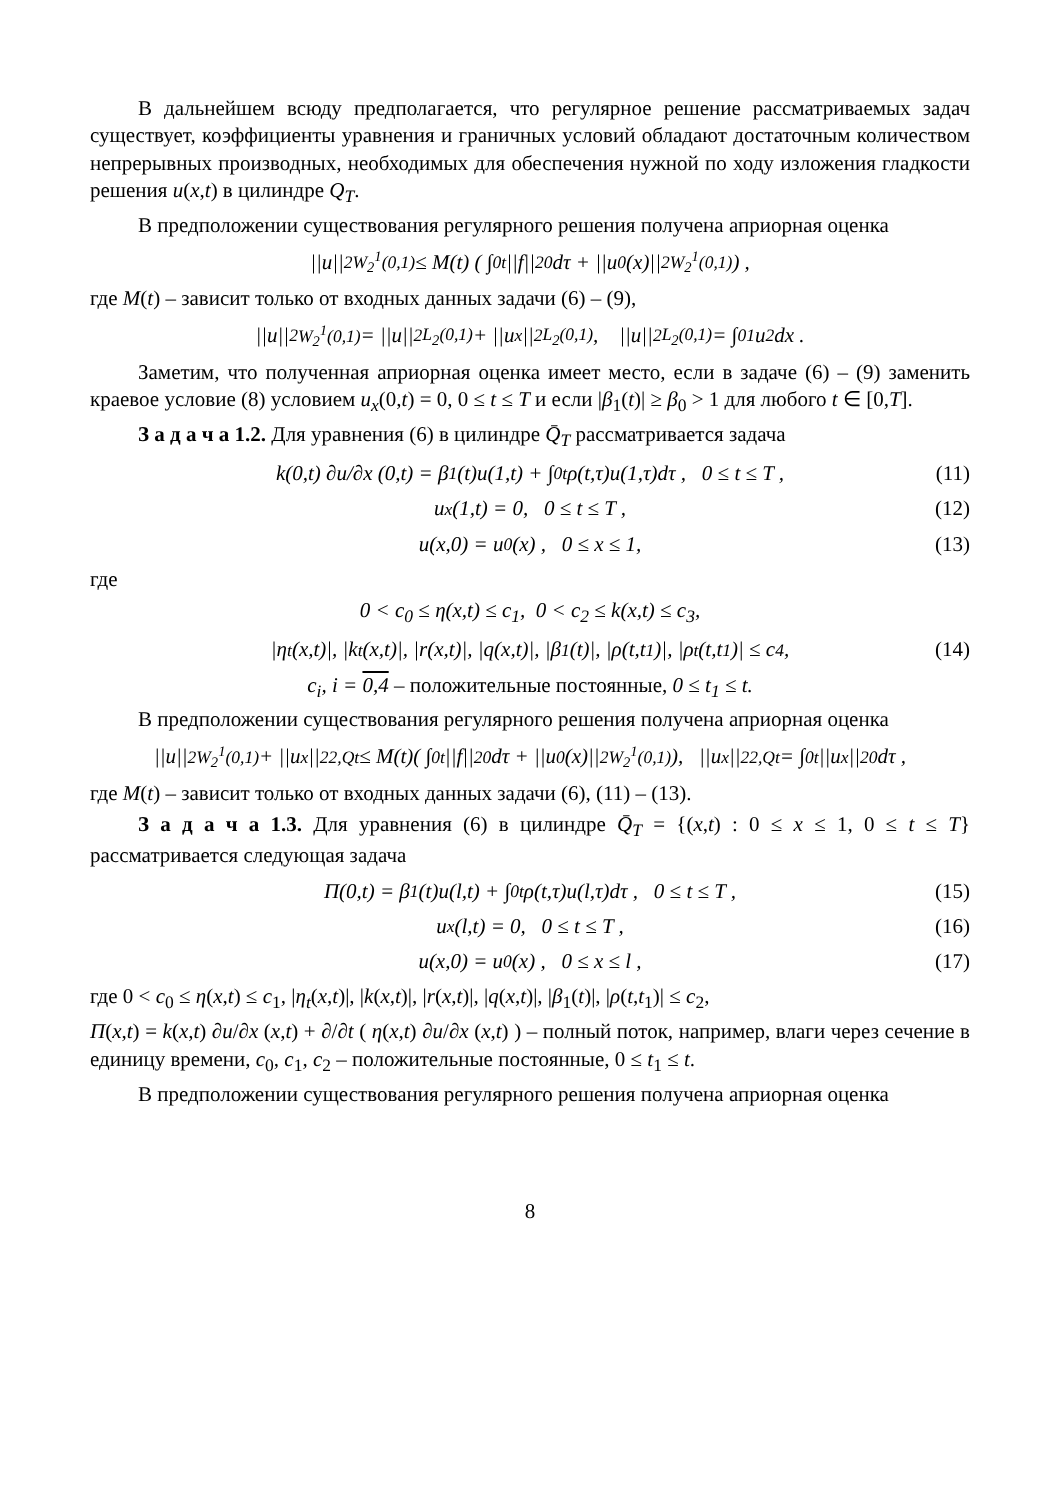В дальнейшем всюду предполагается, что регулярное решение рассматриваемых задач существует, коэффициенты уравнения и граничных условий обладают достаточным количеством непрерывных производных, необходимых для обеспечения нужной по ходу изложения гладкости решения u(x,t) в цилиндре Q<sub>T</sub>.
В предположении существования регулярного решения получена априорная оценка
||u||<sup>2</sup><sub>W<sub>2</sub><sup>1</sup>(0,1)</sub> ≤ M(t) ( ∫<sub>0</sub><sup>t</sup>||f||<sup>2</sup><sub>0</sub> dτ + ||u<sub>0</sub>(x)||<sup>2</sup><sub>W<sub>2</sub><sup>1</sup>(0,1)</sub> ) ,
где M(t) – зависит только от входных данных задачи (6) – (9),
||u||<sup>2</sup><sub>W<sub>2</sub><sup>1</sup>(0,1)</sub> = ||u||<sup>2</sup><sub>L<sub>2</sub>(0,1)</sub> + ||u<sub>x</sub>||<sup>2</sup><sub>L<sub>2</sub>(0,1)</sub> , ||u||<sup>2</sup><sub>L<sub>2</sub>(0,1)</sub> = ∫<sub>0</sub><sup>1</sup>u<sup>2</sup>dx .
Заметим, что полученная априорная оценка имеет место, если в задаче (6) – (9) заменить краевое условие (8) условием u<sub>x</sub>(0,t) = 0, 0 ≤ t ≤ T и если |β<sub>1</sub>(t)| ≥ β<sub>0</sub> > 1 для любого t ∈ [0,T].
З а д а ч а 1.2. Для уравнения (6) в цилиндре Q̄<sub>T</sub> рассматривается задача
k(0,t) ∂u/∂x (0,t) = β<sub>1</sub>(t)u(1,t) + ∫<sub>0</sub><sup>t</sup>ρ(t,τ)u(1,τ)dτ , 0 ≤ t ≤ T , (11)
u<sub>x</sub>(1,t) = 0, 0 ≤ t ≤ T , (12)
u(x,0) = u<sub>0</sub>(x) , 0 ≤ x ≤ 1, (13)
где
0 < c<sub>0</sub> ≤ η(x,t) ≤ c<sub>1</sub>, 0 < c<sub>2</sub> ≤ k(x,t) ≤ c<sub>3</sub>,
|η<sub>t</sub>(x,t)|, |k<sub>t</sub>(x,t)|, |r(x,t)|, |q(x,t)|, |β<sub>1</sub>(t)|, |ρ(t,t<sub>1</sub>)|, |ρ<sub>t</sub>(t,t<sub>1</sub>)| ≤ c<sub>4</sub> , (14)
c<sub>i</sub>, i = 0,4 – положительные постоянные, 0 ≤ t<sub>1</sub> ≤ t.
В предположении существования регулярного решения получена априорная оценка
||u||<sup>2</sup><sub>W<sub>2</sub><sup>1</sup>(0,1)</sub> + ||u<sub>x</sub>||<sup>2</sup><sub>2,Qt</sub> ≤ M(t)( ∫<sub>0</sub><sup>t</sup>||f||<sup>2</sup><sub>0</sub> dτ + ||u<sub>0</sub>(x)||<sup>2</sup><sub>W<sub>2</sub><sup>1</sup>(0,1)</sub> ), ||u<sub>x</sub>||<sup>2</sup><sub>2,Qt</sub> = ∫<sub>0</sub><sup>t</sup>||u<sub>x</sub>||<sup>2</sup><sub>0</sub> dτ ,
где M(t) – зависит только от входных данных задачи (6), (11) – (13).
З а д а ч а 1.3. Для уравнения (6) в цилиндре Q̄<sub>T</sub> = {(x,t) : 0 ≤ x ≤ 1, 0 ≤ t ≤ T} рассматривается следующая задача
Π(0,t) = β<sub>1</sub>(t)u(l,t) + ∫<sub>0</sub><sup>t</sup>ρ(t,τ)u(l,τ)dτ , 0 ≤ t ≤ T , (15)
u<sub>x</sub>(l,t) = 0, 0 ≤ t ≤ T , (16)
u(x,0) = u<sub>0</sub>(x) , 0 ≤ x ≤ l , (17)
где 0 < c<sub>0</sub> ≤ η(x,t) ≤ c<sub>1</sub>, |η<sub>t</sub>(x,t)|, |k(x,t)|, |r(x,t)|, |q(x,t)|, |β<sub>1</sub>(t)|, |ρ(t,t<sub>1</sub>)| ≤ c<sub>2</sub>,
Π(x,t) = k(x,t) ∂u/∂x (x,t) + ∂/∂t ( η(x,t) ∂u/∂x (x,t) ) – полный поток, например, влаги через сечение в единицу времени, c<sub>0</sub>, c<sub>1</sub>, c<sub>2</sub> – положительные постоянные, 0 ≤ t<sub>1</sub> ≤ t.
В предположении существования регулярного решения получена априорная оценка
8